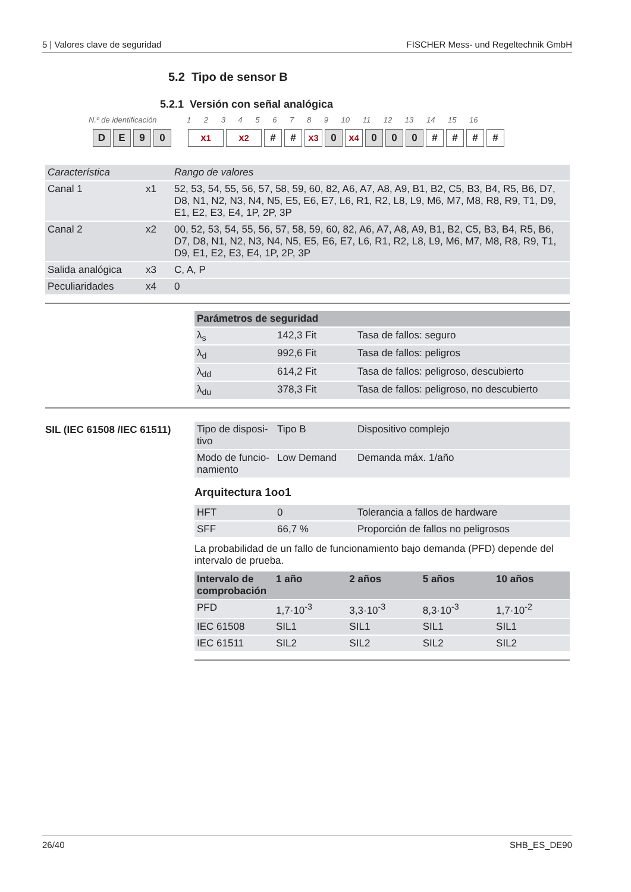5 | Valores clave de seguridad FISCHER Mess- und Regeltechnik GmbH
5.2 Tipo de sensor B
5.2.1 Versión con señal analógica
N.º de identificación 1 2 3 4 5 6 7 8 9 10 11 12 13 14 15 16
DE 90 x<sub>1</sub> x<sub>2</sub> # # x<sub>3</sub> 0 x<sub>4</sub> 0 0 0 # # # #
| Característica | | Rango de valores |
| Canal 1 | x1 | 52, 53, 54, 55, 56, 57, 58, 59, 60, 82, A6, A7, A8, A9, B1, B2, C5, B3, B4, R5, B6, D7, D8, N1, N2, N3, N4, N5, E5, E6, E7, L6, R1, R2, L8, L9, M6, M7, M8, R8, R9, T1, D9, E1, E2, E3, E4, 1P, 2P, 3P |
| Canal 2 | x2 | 00, 52, 53, 54, 55, 56, 57, 58, 59, 60, 82, A6, A7, A8, A9, B1, B2, C5, B3, B4, R5, B6, D7, D8, N1, N2, N3, N4, N5, E5, E6, E7, L6, R1, R2, L8, L9, M6, M7, M8, R8, R9, T1, D9, E1, E2, E3, E4, 1P, 2P, 3P |
| Salida analógica | x3 | C, A, P |
| Peculiaridades | x4 | 0 |
| Parámetros de seguridad | | |
| --- | --- | --- |
| λ<sub>s</sub> | 142,3 Fit | Tasa de fallos: seguro |
| λ<sub>d</sub> | 992,6 Fit | Tasa de fallos: peligros |
| λ<sub>dd</sub> | 614,2 Fit | Tasa de fallos: peligroso, descubierto |
| λ<sub>du</sub> | 378,3 Fit | Tasa de fallos: peligroso, no descubierto |
SIL (IEC 61508 /IEC 61511)
| Tipo de disposi-tivo | Tipo B | Dispositivo complejo |
| Modo de funcio-namiento | Low Demand | Demanda máx. 1/año |
Arquitectura 1oo1
| HFT | 0 | Tolerancia a fallos de hardware |
| SFF | 66,7 % | Proporción de fallos no peligrosos |
La probabilidad de un fallo de funcionamiento bajo demanda (PFD) depende del intervalo de prueba.
| Intervalo de comprobación | 1 año | 2 años | 5 años | 10 años |
| --- | --- | --- | --- | --- |
| PFD | 1,7·10<sup>-3</sup> | 3,3·10<sup>-3</sup> | 8,3·10<sup>-3</sup> | 1,7·10<sup>-2</sup> |
| IEC 61508 | SIL1 | SIL1 | SIL1 | SIL1 |
| IEC 61511 | SIL2 | SIL2 | SIL2 | SIL2 |
26/40 SHB_ES_DE90